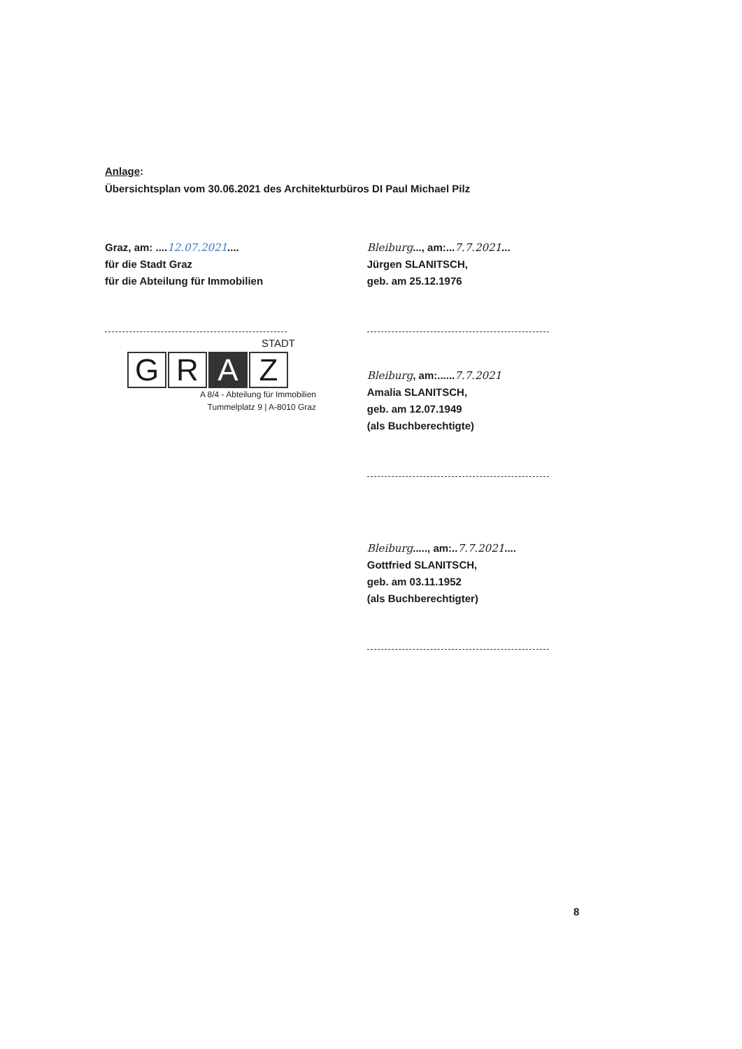Anlage:
Übersichtsplan vom 30.06.2021 des Architekturbüros DI Paul Michael Pilz
Graz, am: ....12.07.2021....
für die Stadt Graz
für die Abteilung für Immobilien
STADT
G R A Z
A 8/4 - Abteilung für Immobilien
Tummelplatz 9 | A-8010 Graz
Bleiburg..., am:...7.7.2021...
Jürgen SLANITSCH,
geb. am 25.12.1976
Bleiburg, am:......7.7.2021
Amalia SLANITSCH,
geb. am 12.07.1949
(als Buchberechtigte)
Bleiburg....., am:..7.7.2021....
Gottfried SLANITSCH,
geb. am 03.11.1952
(als Buchberechtigter)
8